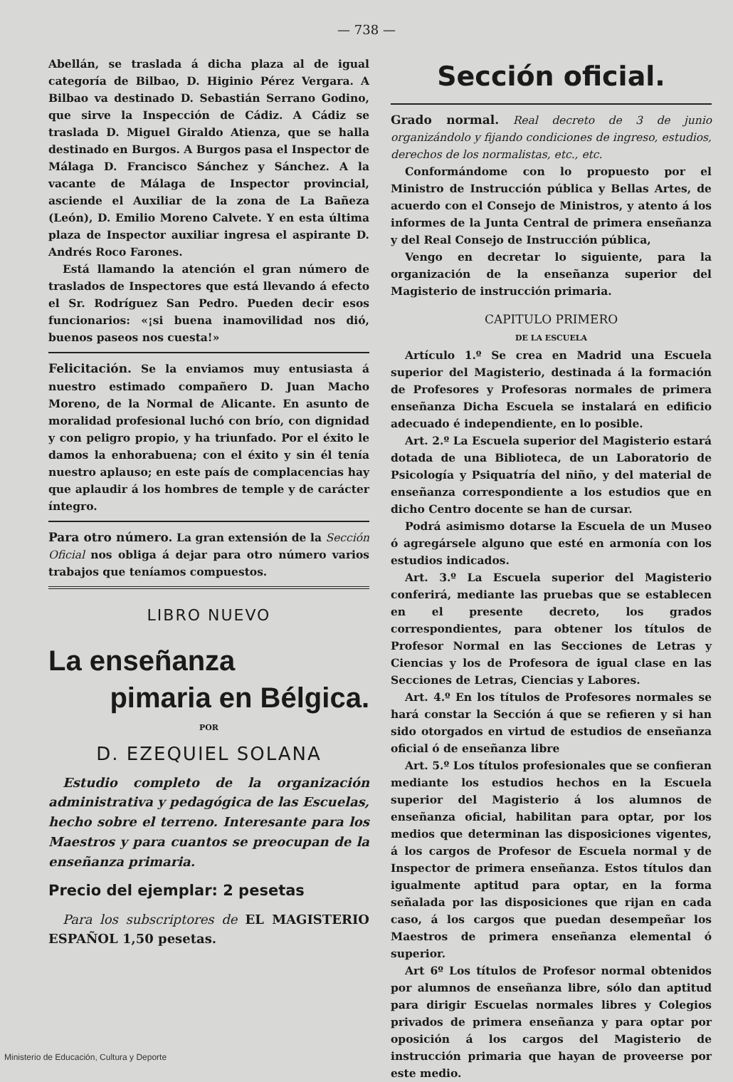— 738 —
Abellán, se traslada á dicha plaza al de igual categoría de Bilbao, D. Higinio Pérez Vergara. A Bilbao va destinado D. Sebastián Serrano Godino, que sirve la Inspección de Cádiz. A Cádiz se traslada D. Miguel Giraldo Atienza, que se halla destinado en Burgos. A Burgos pasa el Inspector de Málaga D. Francisco Sánchez y Sánchez. A la vacante de Málaga de Inspector provincial, asciende el Auxiliar de la zona de La Bañeza (León), D. Emilio Moreno Calvete. Y en esta última plaza de Inspector auxiliar ingresa el aspirante D. Andrés Roco Farones.
Está llamando la atención el gran número de traslados de Inspectores que está llevando á efecto el Sr. Rodríguez San Pedro. Pueden decir esos funcionarios: «¡si buena inamovilidad nos dió, buenos paseos nos cuesta!»
Felicitación. Se la enviamos muy entusiasta á nuestro estimado compañero D. Juan Macho Moreno, de la Normal de Alicante. En asunto de moralidad profesional luchó con brío, con dignidad y con peligro propio, y ha triunfado. Por el éxito le damos la enhorabuena; con el éxito y sin él tenía nuestro aplauso; en este país de complacencias hay que aplaudir á los hombres de temple y de carácter íntegro.
Para otro número. La gran extensión de la Sección Oficial nos obliga á dejar para otro número varios trabajos que teníamos compuestos.
LIBRO NUEVO
La enseñanza
pimaria en Bélgica.
POR
D. EZEQUIEL SOLANA
Estudio completo de la organización administrativa y pedagógica de las Escuelas, hecho sobre el terreno. Interesante para los Maestros y para cuantos se preocupan de la enseñanza primaria.
Precio del ejemplar: 2 pesetas
Para los subscriptores de EL MAGISTERIO ESPAÑOL 1,50 pesetas.
Sección oficial.
Grado normal. Real decreto de 3 de junio organizándolo y fijando condiciones de ingreso, estudios, derechos de los normalistas, etc., etc.
Conformándome con lo propuesto por el Ministro de Instrucción pública y Bellas Artes, de acuerdo con el Consejo de Ministros, y atento á los informes de la Junta Central de primera enseñanza y del Real Consejo de Instrucción pública,
Vengo en decretar lo siguiente, para la organización de la enseñanza superior del Magisterio de instrucción primaria.
CAPITULO PRIMERO
DE LA ESCUELA
Artículo 1.º Se crea en Madrid una Escuela superior del Magisterio, destinada á la formación de Profesores y Profesoras normales de primera enseñanza Dicha Escuela se instalará en edificio adecuado é independiente, en lo posible.
Art. 2.º La Escuela superior del Magisterio estará dotada de una Biblioteca, de un Laboratorio de Psicología y Psiquatría del niño, y del material de enseñanza correspondiente a los estudios que en dicho Centro docente se han de cursar.
Podrá asimismo dotarse la Escuela de un Museo ó agregársele alguno que esté en armonía con los estudios indicados.
Art. 3.º La Escuela superior del Magisterio conferirá, mediante las pruebas que se establecen en el presente decreto, los grados correspondientes, para obtener los títulos de Profesor Normal en las Secciones de Letras y Ciencias y los de Profesora de igual clase en las Secciones de Letras, Ciencias y Labores.
Art. 4.º En los títulos de Profesores normales se hará constar la Sección á que se refieren y si han sido otorgados en virtud de estudios de enseñanza oficial ó de enseñanza libre
Art. 5.º Los títulos profesionales que se confieran mediante los estudios hechos en la Escuela superior del Magisterio á los alumnos de enseñanza oficial, habilitan para optar, por los medios que determinan las disposiciones vigentes, á los cargos de Profesor de Escuela normal y de Inspector de primera enseñanza. Estos títulos dan igualmente aptitud para optar, en la forma señalada por las disposiciones que rijan en cada caso, á los cargos que puedan desempeñar los Maestros de primera enseñanza elemental ó superior.
Art 6º Los títulos de Profesor normal obtenidos por alumnos de enseñanza libre, sólo dan aptitud para dirigir Escuelas normales libres y Colegios privados de primera enseñanza y para optar por oposición á los cargos del Magisterio de instrucción primaria que hayan de proveerse por este medio.
Ministerio de Educación, Cultura y Deporte